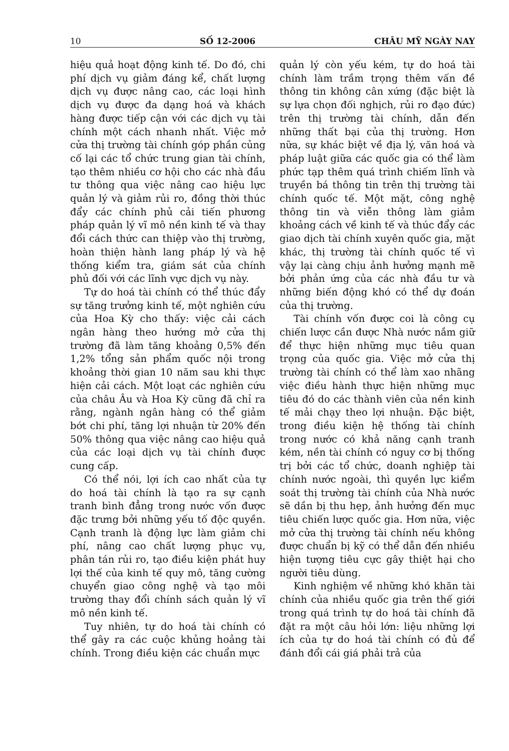10 SỐ 12-2006 CHÂU MỸ NGÀY NAY
hiệu quả hoạt động kinh tế. Do đó, chi phí dịch vụ giảm đáng kể, chất lượng dịch vụ được nâng cao, các loại hình dịch vụ được đa dạng hoá và khách hàng được tiếp cận với các dịch vụ tài chính một cách nhanh nhất. Việc mở cửa thị trường tài chính góp phần củng cố lại các tổ chức trung gian tài chính, tạo thêm nhiều cơ hội cho các nhà đầu tư thông qua việc nâng cao hiệu lực quản lý và giảm rủi ro, đồng thời thúc đẩy các chính phủ cải tiến phương pháp quản lý vĩ mô nền kinh tế và thay đổi cách thức can thiệp vào thị trường, hoàn thiện hành lang pháp lý và hệ thống kiểm tra, giám sát của chính phủ đối với các lĩnh vực dịch vụ này.
Tự do hoá tài chính có thể thúc đẩy sự tăng trưởng kinh tế, một nghiên cứu của Hoa Kỳ cho thấy: việc cải cách ngân hàng theo hướng mở cửa thị trường đã làm tăng khoảng 0,5% đến 1,2% tổng sản phẩm quốc nội trong khoảng thời gian 10 năm sau khi thực hiện cải cách. Một loạt các nghiên cứu của châu Âu và Hoa Kỳ cũng đã chỉ ra rằng, ngành ngân hàng có thể giảm bớt chi phí, tăng lợi nhuận từ 20% đến 50% thông qua việc nâng cao hiệu quả của các loại dịch vụ tài chính được cung cấp.
Có thể nói, lợi ích cao nhất của tự do hoá tài chính là tạo ra sự cạnh tranh bình đẳng trong nước vốn được đặc trưng bởi những yếu tố độc quyền. Cạnh tranh là động lực làm giảm chi phí, nâng cao chất lượng phục vụ, phân tán rủi ro, tạo điều kiện phát huy lợi thế của kinh tế quy mô, tăng cường chuyển giao công nghệ và tạo môi trường thay đổi chính sách quản lý vĩ mô nền kinh tế.
Tuy nhiên, tự do hoá tài chính có thể gây ra các cuộc khủng hoảng tài chính. Trong điều kiện các chuẩn mực
quản lý còn yếu kém, tự do hoá tài chính làm trầm trọng thêm vấn đề thông tin không cân xứng (đặc biệt là sự lựa chọn đối nghịch, rủi ro đạo đức) trên thị trường tài chính, dẫn đến những thất bại của thị trường. Hơn nữa, sự khác biệt về địa lý, văn hoá và pháp luật giữa các quốc gia có thể làm phức tạp thêm quá trình chiếm lĩnh và truyền bá thông tin trên thị trường tài chính quốc tế. Một mặt, công nghệ thông tin và viễn thông làm giảm khoảng cách về kinh tế và thúc đẩy các giao dịch tài chính xuyên quốc gia, mặt khác, thị trường tài chính quốc tế vì vậy lại càng chịu ảnh hưởng mạnh mẽ bởi phản ứng của các nhà đầu tư và những biến động khó có thể dự đoán của thị trường.
Tài chính vốn được coi là công cụ chiến lược cần được Nhà nước nắm giữ để thực hiện những mục tiêu quan trọng của quốc gia. Việc mở cửa thị trường tài chính có thể làm xao nhãng việc điều hành thực hiện những mục tiêu đó do các thành viên của nền kinh tế mải chạy theo lợi nhuận. Đặc biệt, trong điều kiện hệ thống tài chính trong nước có khả năng cạnh tranh kém, nền tài chính có nguy cơ bị thống trị bởi các tổ chức, doanh nghiệp tài chính nước ngoài, thì quyền lực kiểm soát thị trường tài chính của Nhà nước sẽ dần bị thu hẹp, ảnh hưởng đến mục tiêu chiến lược quốc gia. Hơn nữa, việc mở cửa thị trường tài chính nếu không được chuẩn bị kỹ có thể dẫn đến nhiều hiện tượng tiêu cực gây thiệt hại cho người tiêu dùng.
Kinh nghiệm về những khó khăn tài chính của nhiều quốc gia trên thế giới trong quá trình tự do hoá tài chính đã đặt ra một câu hỏi lớn: liệu những lợi ích của tự do hoá tài chính có đủ để đánh đổi cái giá phải trả của